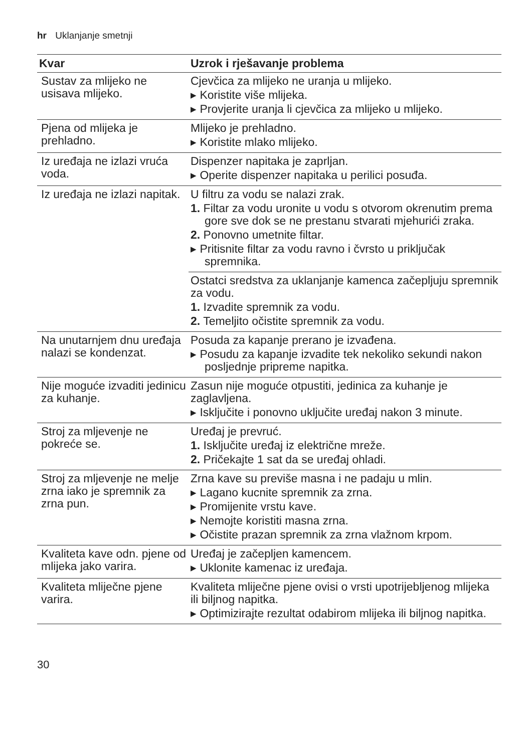hr Uklanjanje smetnji
| Kvar | Uzrok i rješavanje problema |
| --- | --- |
| Sustav za mlijeko ne usisava mlijeko. | Cjevčica za mlijeko ne uranja u mlijeko. ▸ Koristite više mlijeka. ▸ Provjerite uranja li cjevčica za mlijeko u mlijeko. |
| Pjena od mlijeka je prehladno. | Mlijeko je prehladno. ▸ Koristite mlako mlijeko. |
| Iz uređaja ne izlazi vruća voda. | Dispenzer napitaka je zaprljan. ▸ Operite dispenzer napitaka u perilici posuđa. |
| Iz uređaja ne izlazi napitak. | U filtru za vodu se nalazi zrak. 1. Filtar za vodu uronite u vodu s otvorom okrenutim prema gore sve dok se ne prestanu stvarati mjehurići zraka. 2. Ponovno umetnite filtar. ▸ Pritisnite filtar za vodu ravno i čvrsto u priključak spremnika. |
| | Ostatci sredstva za uklanjanje kamenca začepljuju spremnik za vodu. 1. Izvadite spremnik za vodu. 2. Temeljito očistite spremnik za vodu. |
| Na unutarnjem dnu uređaja nalazi se kondenzat. | Posuda za kapanje prerano je izvađena. ▸ Posudu za kapanje izvadite tek nekoliko sekundi nakon posljednje pripreme napitka. |
| Nije moguće izvaditi jedinicu za kuhanje. | Zasun nije moguće otpustiti, jedinica za kuhanje je zaglavljena. ▸ Isključite i ponovno uključite uređaj nakon 3 minute. |
| Stroj za mljevenje ne pokreće se. | Uređaj je prevruć. 1. Isključite uređaj iz električne mreže. 2. Pričekajte 1 sat da se uređaj ohladi. |
| Stroj za mljevenje ne melje zrna iako je spremnik za zrna pun. | Zrna kave su previše masna i ne padaju u mlin. ▸ Lagano kucnite spremnik za zrna. ▸ Promijenite vrstu kave. ▸ Nemojte koristiti masna zrna. ▸ Očistite prazan spremnik za zrna vlažnom krpom. |
| Kvaliteta kave odn. pjene od mlijeka jako varira. | Uređaj je začepljen kamencem. ▸ Uklonite kamenac iz uređaja. |
| Kvaliteta mliječne pjene varira. | Kvaliteta mliječne pjene ovisi o vrsti upotrijebljenog mlijeka ili biljnog napitka. ▸ Optimizirajte rezultat odabirom mlijeka ili biljnog napitka. |
30